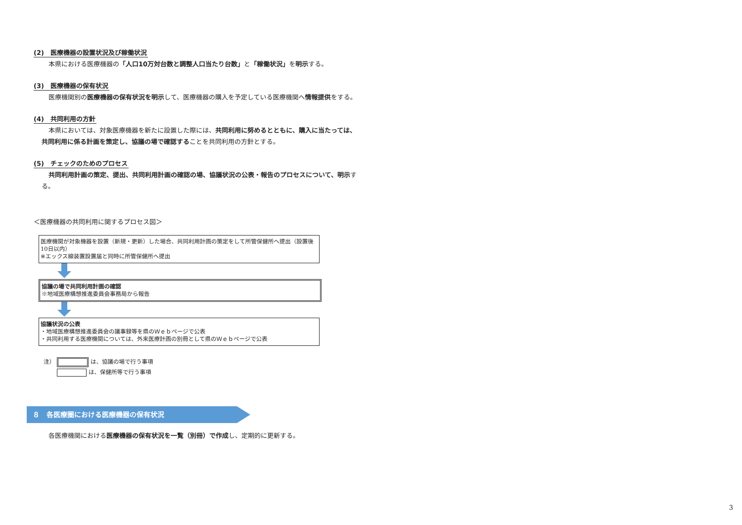(2)　医療機器の設置状況及び稼働状況
本県における医療機器の「人口10万対台数と調整人口当たり台数」と「稼働状況」を明示する。
(3)　医療機器の保有状況
医療機関別の医療機器の保有状況を明示して、医療機器の購入を予定している医療機関へ情報提供をする。
(4)　共同利用の方針
本県においては、対象医療機器を新たに設置した際には、共同利用に努めるとともに、購入に当たっては、共同利用に係る計画を策定し、協議の場で確認することを共同利用の方針とする。
(5)　チェックのためのプロセス
共同利用計画の策定、提出、共同利用計画の確認の場、協議状況の公表・報告のプロセスについて、明示する。
＜医療機器の共同利用に関するプロセス図＞
医療機関が対象機器を設置（新規・更新）した場合、共同利用計画の策定をして所管保健所へ提出（設置後10日以内）
※エックス線装置設置届と同時に所管保健所へ提出
協議の場で共同利用計画の確認
※地域医療構想推進委員会事務局から報告
協議状況の公表
・地域医療構想推進委員会の議事録等を県のＷｅｂページで公表
・共同利用する医療機関については、外来医療計画の別冊として県のＷｅｂページで公表
注） は、協議の場で行う事項
　　 は、保健所等で行う事項
８　各医療圏における医療機器の保有状況
各医療機関における医療機器の保有状況を一覧（別冊）で作成し、定期的に更新する。
3